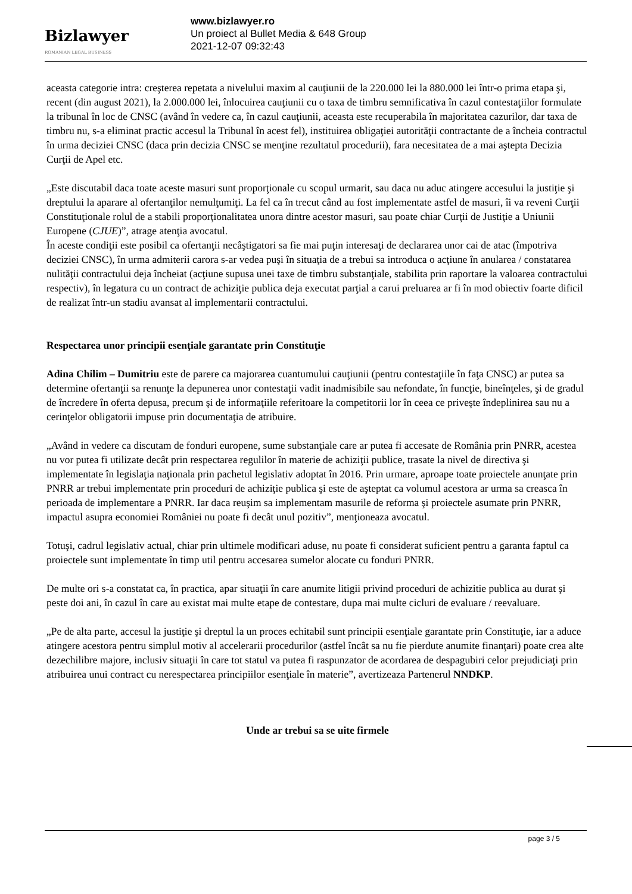Bizlawyer
ROMANIAN LEGAL BUSINESS
www.bizlawyer.ro
Un proiect al Bullet Media & 648 Group
2021-12-07 09:32:43
aceasta categorie intra: creşterea repetata a nivelului maxim al cauţiunii de la 220.000 lei la 880.000 lei într-o prima etapa şi, recent (din august 2021), la 2.000.000 lei, înlocuirea cauţiunii cu o taxa de timbru semnificativa în cazul contestaţiilor formulate la tribunal în loc de CNSC (având în vedere ca, în cazul cauţiunii, aceasta este recuperabila în majoritatea cazurilor, dar taxa de timbru nu, s-a eliminat practic accesul la Tribunal în acest fel), instituirea obligaţiei autorităţii contractante de a încheia contractul în urma deciziei CNSC (daca prin decizia CNSC se menţine rezultatul procedurii), fara necesitatea de a mai aştepta Decizia Curţii de Apel etc.
„Este discutabil daca toate aceste masuri sunt proporţionale cu scopul urmarit, sau daca nu aduc atingere accesului la justiţie şi dreptului la aparare al ofertanţilor nemulţumiţi. La fel ca în trecut când au fost implementate astfel de masuri, îi va reveni Curţii Constituţionale rolul de a stabili proporţionalitatea unora dintre acestor masuri, sau poate chiar Curţii de Justiţie a Uniunii Europene (CJUE)”, atrage atenţia avocatul.
În aceste condiţii este posibil ca ofertanţii necâştigatori sa fie mai puţin interesaţi de declararea unor cai de atac (împotriva deciziei CNSC), în urma admiterii carora s-ar vedea puşi în situaţia de a trebui sa introduca o acţiune în anularea / constatarea nulităţii contractului deja încheiat (acţiune supusa unei taxe de timbru substanţiale, stabilita prin raportare la valoarea contractului respectiv), în legatura cu un contract de achiziţie publica deja executat parţial a carui preluarea ar fi în mod obiectiv foarte dificil de realizat într-un stadiu avansat al implementarii contractului.
Respectarea unor principii esenţiale garantate prin Constituţie
Adina Chilim – Dumitriu este de parere ca majorarea cuantumului cauţiunii (pentru contestaţiile în faţa CNSC) ar putea sa determine ofertanţii sa renunţe la depunerea unor contestaţii vadit inadmisibile sau nefondate, în funcţie, bineînţeles, şi de gradul de încredere în oferta depusa, precum şi de informaţiile referitoare la competitorii lor în ceea ce priveşte îndeplinirea sau nu a cerinţelor obligatorii impuse prin documentaţia de atribuire.
„Având in vedere ca discutam de fonduri europene, sume substanţiale care ar putea fi accesate de România prin PNRR, acestea nu vor putea fi utilizate decât prin respectarea regulilor în materie de achiziţii publice, trasate la nivel de directiva şi implementate în legislaţia naţionala prin pachetul legislativ adoptat în 2016. Prin urmare, aproape toate proiectele anunţate prin PNRR ar trebui implementate prin proceduri de achiziţie publica şi este de aşteptat ca volumul acestora ar urma sa creasca în perioada de implementare a PNRR. Iar daca reuşim sa implementam masurile de reforma şi proiectele asumate prin PNRR, impactul asupra economiei României nu poate fi decât unul pozitiv”, menţioneaza avocatul.
Totuşi, cadrul legislativ actual, chiar prin ultimele modificari aduse, nu poate fi considerat suficient pentru a garanta faptul ca proiectele sunt implementate în timp util pentru accesarea sumelor alocate cu fonduri PNRR.
De multe ori s-a constatat ca, în practica, apar situaţii în care anumite litigii privind proceduri de achizitie publica au durat şi peste doi ani, în cazul în care au existat mai multe etape de contestare, dupa mai multe cicluri de evaluare / reevaluare.
„Pe de alta parte, accesul la justiţie şi dreptul la un proces echitabil sunt principii esenţiale garantate prin Constituţie, iar a aduce atingere acestora pentru simplul motiv al accelerarii procedurilor (astfel încât sa nu fie pierdute anumite finanţari) poate crea alte dezechilibre majore, inclusiv situaţii în care tot statul va putea fi raspunzator de acordarea de despagubiri celor prejudiciaţi prin atribuirea unui contract cu nerespectarea principiilor esenţiale în materie”, avertizeaza Partenerul NNDKP.
Unde ar trebui sa se uite firmele
page 3 / 5